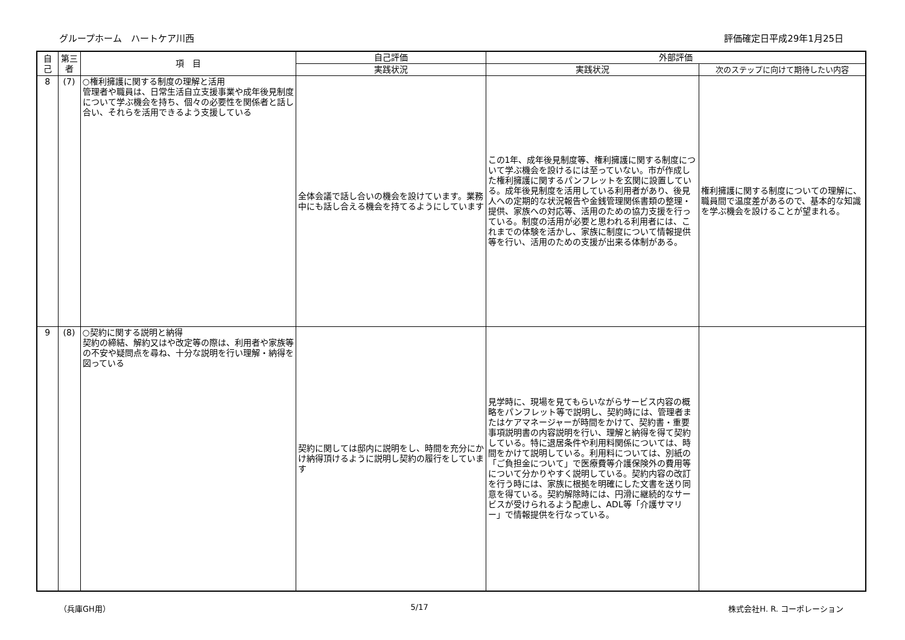グループホーム　ハートケア川西 評価確定日平成29年1月25日
| 自己 | 第三者 | 項 目 | 自己評価 | 外部評価 | |
| --- | --- | --- | --- | --- | --- |
| | | | 実践状況 | 実践状況 | 次のステップに向けて期待したい内容 |
| 8 | (7) | ○権利擁護に関する制度の理解と活用 管理者や職員は、日常生活自立支援事業や成年後見制度について学ぶ機会を持ち、個々の必要性を関係者と話し合い、それらを活用できるよう支援している | 全体会議で話し合いの機会を設けています。業務中にも話し合える機会を持てるようにしています | この1年、成年後見制度等、権利擁護に関する制度について学ぶ機会を設けるには至っていない。市が作成した権利擁護に関するパンフレットを玄関に設置している。成年後見制度を活用している利用者があり、後見人への定期的な状況報告や金銭管理関係書類の整理・提供、家族への対応等、活用のための協力支援を行っている。制度の活用が必要と思われる利用者には、これまでの体験を活かし、家族に制度について情報提供等を行い、活用のための支援が出来る体制がある。 | 権利擁護に関する制度についての理解に、職員間で温度差があるので、基本的な知識を学ぶ機会を設けることが望まれる。 |
| 9 | (8) | ○契約に関する説明と納得 契約の締結、解約又はや改定等の際は、利用者や家族等の不安や疑問点を尋ね、十分な説明を行い理解・納得を図っている | 契約に関しては邸内に説明をし、時間を充分にかけ納得頂けるように説明し契約の履行をしています | 見学時に、現場を見てもらいながらサービス内容の概略をパンフレット等で説明し、契約時には、管理者またはケアマネージャーが時間をかけて、契約書・重要事項説明書の内容説明を行い、理解と納得を得て契約している。特に退居条件や利用料関係については、時間をかけて説明している。利用料については、別紙の「ご負担金について」で医療費等介護保険外の費用等について分かりやすく説明している。契約内容の改訂を行う時には、家族に根拠を明確にした文書を送り同意を得ている。契約解除時には、円滑に継続的なサービスが受けられるよう配慮し、ADL等「介護サマリー」で情報提供を行なっている。 | |
（兵庫GH用） 5/17 株式会社H. R. コーポレーション